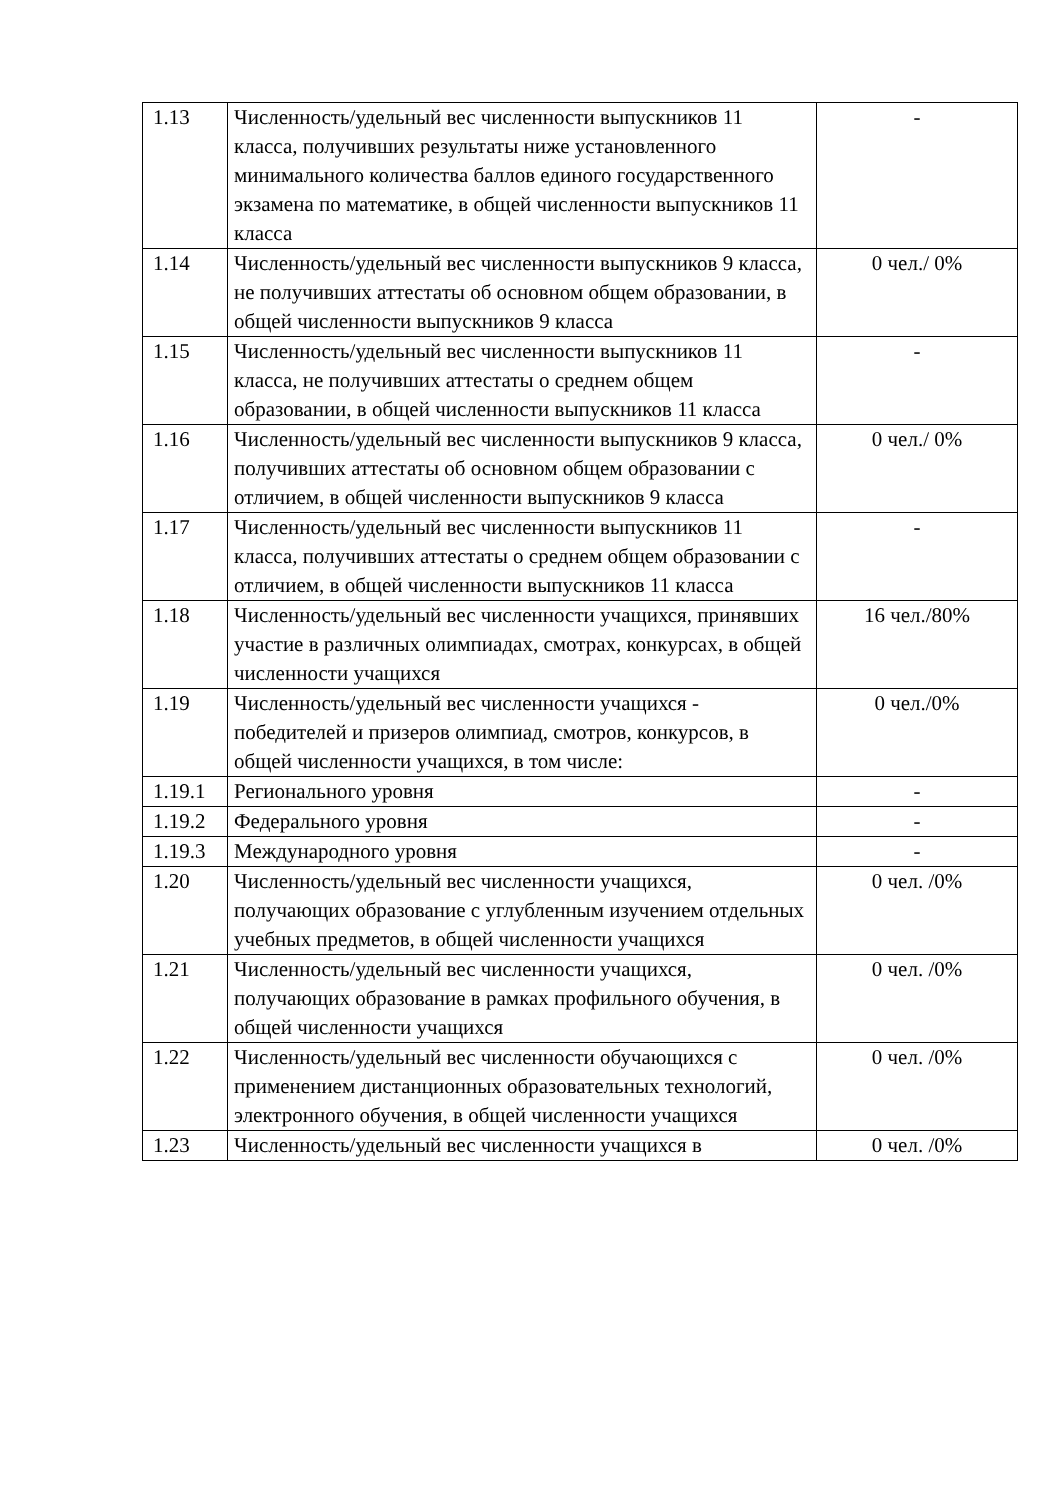| 1.13 | Численность/удельный вес численности выпускников 11 класса, получивших результаты ниже установленного минимального количества баллов единого государственного экзамена по математике, в общей численности выпускников 11 класса | - |
| 1.14 | Численность/удельный вес численности выпускников 9 класса, не получивших аттестаты об основном общем образовании, в общей численности выпускников 9 класса | 0 чел./ 0% |
| 1.15 | Численность/удельный вес численности выпускников 11 класса, не получивших аттестаты о среднем общем образовании, в общей численности выпускников 11 класса | - |
| 1.16 | Численность/удельный вес численности выпускников 9 класса, получивших аттестаты об основном общем образовании с отличием, в общей численности выпускников 9 класса | 0 чел./ 0% |
| 1.17 | Численность/удельный вес численности выпускников 11 класса, получивших аттестаты о среднем общем образовании с отличием, в общей численности выпускников 11 класса | - |
| 1.18 | Численность/удельный вес численности учащихся, принявших участие в различных олимпиадах, смотрах, конкурсах, в общей численности учащихся | 16 чел./80% |
| 1.19 | Численность/удельный вес численности учащихся - победителей и призеров олимпиад, смотров, конкурсов, в общей численности учащихся, в том числе: | 0 чел./0% |
| 1.19.1 | Регионального уровня | - |
| 1.19.2 | Федерального уровня | - |
| 1.19.3 | Международного уровня | - |
| 1.20 | Численность/удельный вес численности учащихся, получающих образование с углубленным изучением отдельных учебных предметов, в общей численности учащихся | 0 чел. /0% |
| 1.21 | Численность/удельный вес численности учащихся, получающих образование в рамках профильного обучения, в общей численности учащихся | 0 чел. /0% |
| 1.22 | Численность/удельный вес численности обучающихся с применением дистанционных образовательных технологий, электронного обучения, в общей численности учащихся | 0 чел. /0% |
| 1.23 | Численность/удельный вес численности учащихся в | 0 чел. /0% |